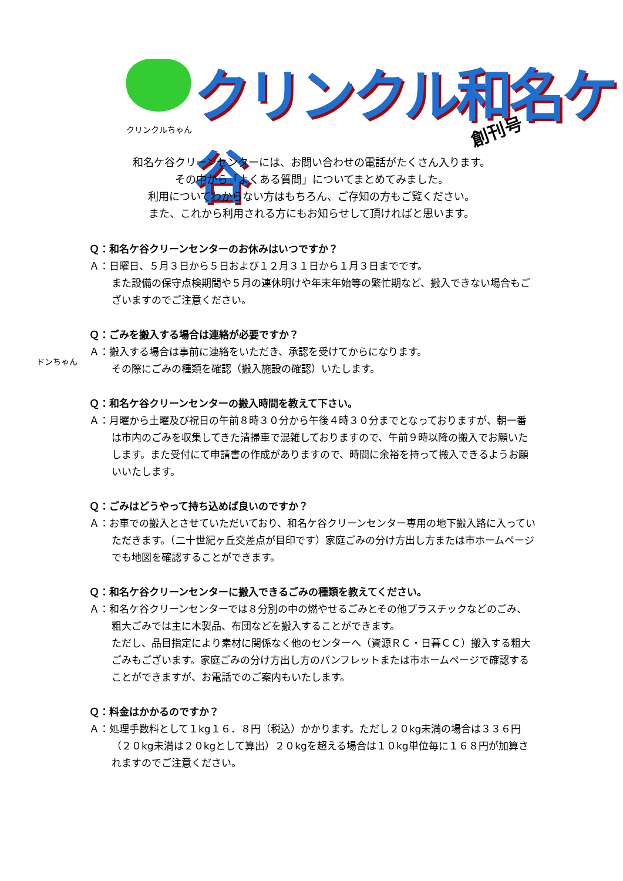クリンクル和名ケ谷
クリンクルちゃん 創刊号
和名ケ谷クリーンセンターには、お問い合わせの電話がたくさん入ります。
その中から「よくある質問」についてまとめてみました。
利用についてわからない方はもちろん、ご存知の方もご覧ください。
また、これから利用される方にもお知らせして頂ければと思います。
Ｑ：和名ケ谷クリーンセンターのお休みはいつですか？
Ａ：日曜日、５月３日から５日および１２月３１日から１月３日までです。
また設備の保守点検期間や５月の連休明けや年末年始等の繁忙期など、搬入できない場合もございますのでご注意ください。
ドンちゃん
Ｑ：ごみを搬入する場合は連絡が必要ですか？
Ａ：搬入する場合は事前に連絡をいただき、承認を受けてからになります。
その際にごみの種類を確認（搬入施設の確認）いたします。
Ｑ：和名ケ谷クリーンセンターの搬入時間を教えて下さい。
Ａ：月曜から土曜及び祝日の午前８時３０分から午後４時３０分までとなっておりますが、朝一番は市内のごみを収集してきた清掃車で混雑しておりますので、午前９時以降の搬入でお願いたします。また受付にて申請書の作成がありますので、時間に余裕を持って搬入できるようお願いいたします。
Ｑ：ごみはどうやって持ち込めば良いのですか？
Ａ：お車での搬入とさせていただいており、和名ケ谷クリーンセンター専用の地下搬入路に入っていただきます。（二十世紀ヶ丘交差点が目印です）家庭ごみの分け方出し方または市ホームページでも地図を確認することができます。
Ｑ：和名ケ谷クリーンセンターに搬入できるごみの種類を教えてください。
Ａ：和名ケ谷クリーンセンターでは８分別の中の燃やせるごみとその他プラスチックなどのごみ、粗大ごみでは主に木製品、布団などを搬入することができます。
ただし、品目指定により素材に関係なく他のセンターへ（資源ＲＣ・日暮ＣＣ）搬入する粗大ごみもございます。家庭ごみの分け方出し方のパンフレットまたは市ホームページで確認することができますが、お電話でのご案内もいたします。
Ｑ：料金はかかるのですか？
Ａ：処理手数料として１kg１６．８円（税込）かかります。ただし２０kg未満の場合は３３６円（２０kg未満は２０kgとして算出）２０kgを超える場合は１０kg単位毎に１６８円が加算されますのでご注意ください。